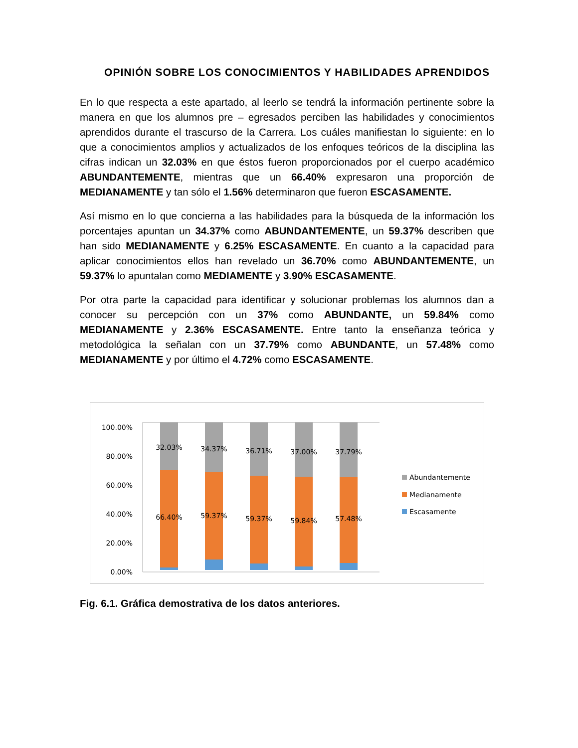OPINIÓN SOBRE LOS CONOCIMIENTOS Y HABILIDADES APRENDIDOS
En lo que respecta a este apartado, al leerlo se tendrá la información pertinente sobre la manera en que los alumnos pre – egresados perciben las habilidades y conocimientos aprendidos durante el trascurso de la Carrera. Los cuáles manifiestan lo siguiente: en lo que a conocimientos amplios y actualizados de los enfoques teóricos de la disciplina las cifras indican un 32.03% en que éstos fueron proporcionados por el cuerpo académico ABUNDANTEMENTE, mientras que un 66.40% expresaron una proporción de MEDIANAMENTE y tan sólo el 1.56% determinaron que fueron ESCASAMENTE.
Así mismo en lo que concierna a las habilidades para la búsqueda de la información los porcentajes apuntan un 34.37% como ABUNDANTEMENTE, un 59.37% describen que han sido MEDIANAMENTE y 6.25% ESCASAMENTE. En cuanto a la capacidad para aplicar conocimientos ellos han revelado un 36.70% como ABUNDANTEMENTE, un 59.37% lo apuntalan como MEDIAMENTE y 3.90% ESCASAMENTE.
Por otra parte la capacidad para identificar y solucionar problemas los alumnos dan a conocer su percepción con un 37% como ABUNDANTE, un 59.84% como MEDIANAMENTE y 2.36% ESCASAMENTE. Entre tanto la enseñanza teórica y metodológica la señalan con un 37.79% como ABUNDANTE, un 57.48% como MEDIANAMENTE y por último el 4.72% como ESCASAMENTE.
100.00%
80.00%
60.00%
40.00%
20.00%
0.00%
32.03%
34.37%
36.71%
37.00%
37.79%
66.40%
59.37%
59.37%
59.84%
57.48%
Abundantemente
Medianamente
Escasamente
Fig. 6.1. Gráfica demostrativa de los datos anteriores.